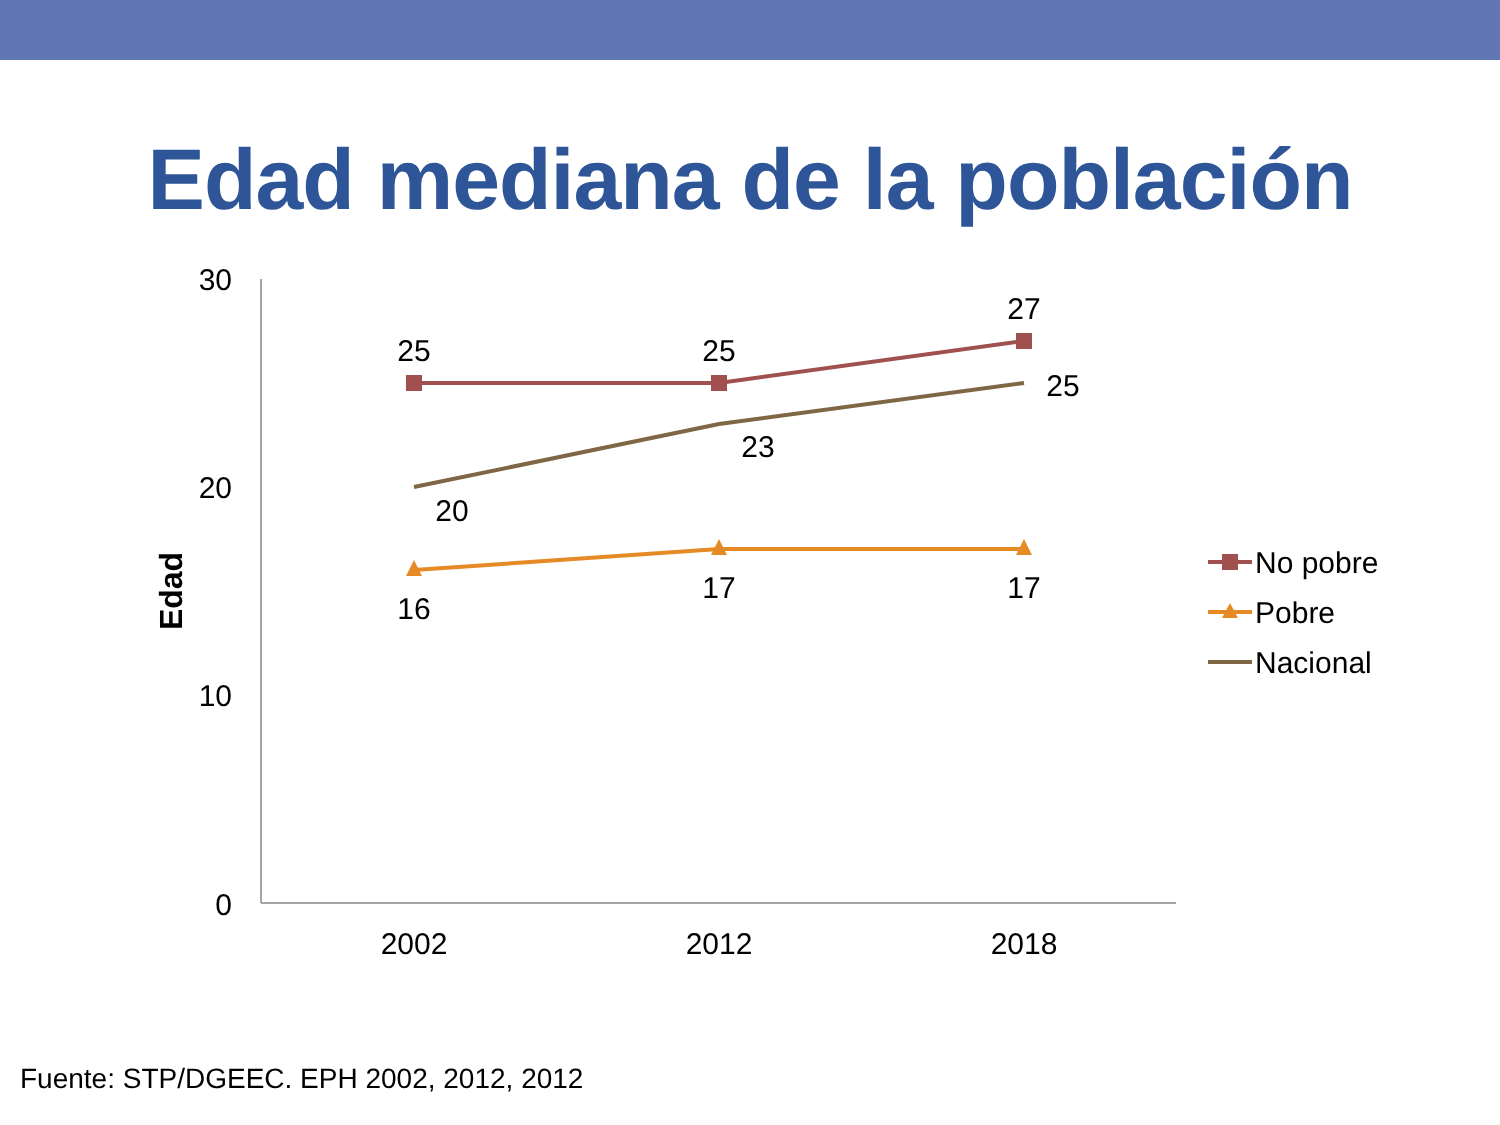Edad mediana de la población
30
20
10
0
Edad
2002
2012
2018
25
25
27
25
23
20
16
17
17
No pobre
Pobre
Nacional
Fuente: STP/DGEEC. EPH 2002, 2012, 2012